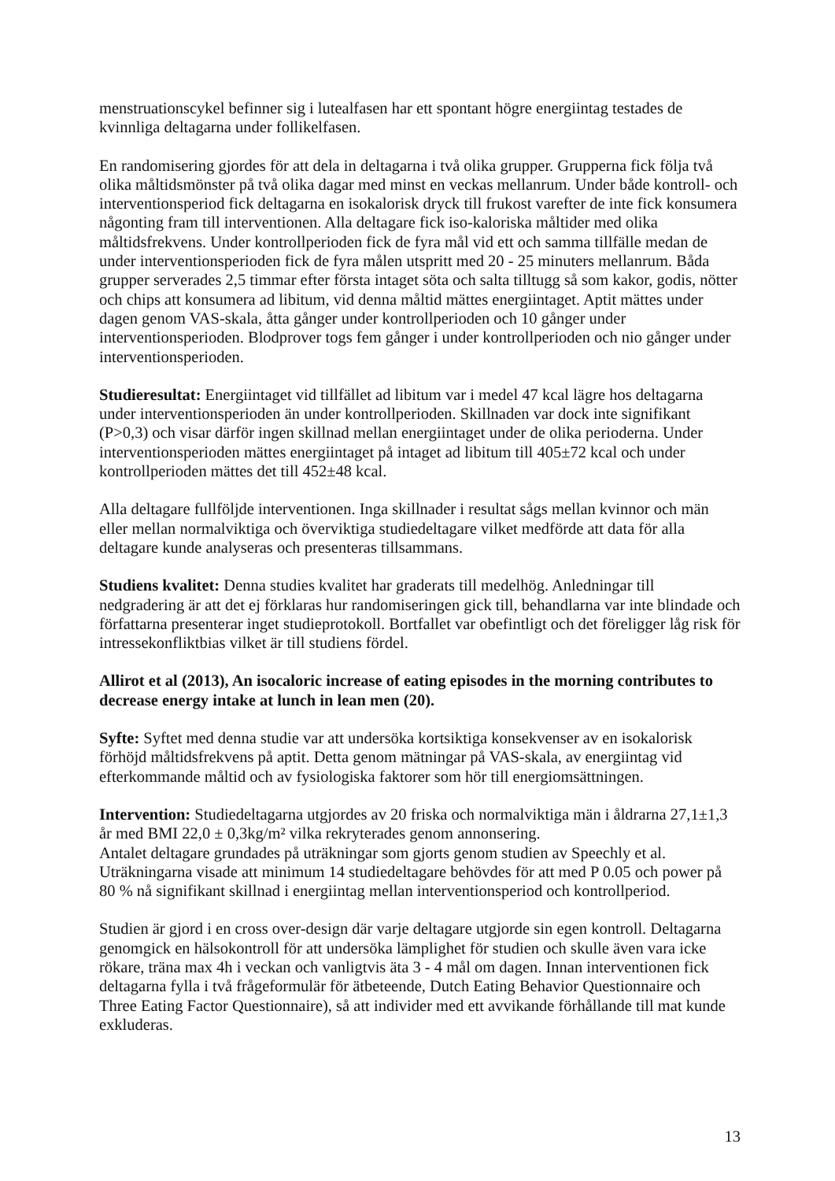menstruationscykel befinner sig i lutealfasen har ett spontant högre energiintag testades de kvinnliga deltagarna under follikelfasen.
En randomisering gjordes för att dela in deltagarna i två olika grupper. Grupperna fick följa två olika måltidsmönster på två olika dagar med minst en veckas mellanrum. Under både kontroll- och interventionsperiod fick deltagarna en isokalorisk dryck till frukost varefter de inte fick konsumera någonting fram till interventionen. Alla deltagare fick iso-kaloriska måltider med olika måltidsfrekvens. Under kontrollperioden fick de fyra mål vid ett och samma tillfälle medan de under interventionsperioden fick de fyra målen utspritt med 20 - 25 minuters mellanrum. Båda grupper serverades 2,5 timmar efter första intaget söta och salta tilltugg så som kakor, godis, nötter och chips att konsumera ad libitum, vid denna måltid mättes energiintaget. Aptit mättes under dagen genom VAS-skala, åtta gånger under kontrollperioden och 10 gånger under interventionsperioden. Blodprover togs fem gånger i under kontrollperioden och nio gånger under interventionsperioden.
Studieresultat: Energiintaget vid tillfället ad libitum var i medel 47 kcal lägre hos deltagarna under interventionsperioden än under kontrollperioden. Skillnaden var dock inte signifikant (P>0,3) och visar därför ingen skillnad mellan energiintaget under de olika perioderna. Under interventionsperioden mättes energiintaget på intaget ad libitum till 405±72 kcal och under kontrollperioden mättes det till 452±48 kcal.
Alla deltagare fullföljde interventionen. Inga skillnader i resultat sågs mellan kvinnor och män eller mellan normalviktiga och överviktiga studiedeltagare vilket medförde att data för alla deltagare kunde analyseras och presenteras tillsammans.
Studiens kvalitet: Denna studies kvalitet har graderats till medelhög. Anledningar till nedgradering är att det ej förklaras hur randomiseringen gick till, behandlarna var inte blindade och författarna presenterar inget studieprotokoll. Bortfallet var obefintligt och det föreligger låg risk för intressekonfliktbias vilket är till studiens fördel.
Allirot et al (2013), An isocaloric increase of eating episodes in the morning contributes to decrease energy intake at lunch in lean men (20).
Syfte: Syftet med denna studie var att undersöka kortsiktiga konsekvenser av en isokalorisk förhöjd måltidsfrekvens på aptit. Detta genom mätningar på VAS-skala, av energiintag vid efterkommande måltid och av fysiologiska faktorer som hör till energiomsättningen.
Intervention: Studiedeltagarna utgjordes av 20 friska och normalviktiga män i åldrarna 27,1±1,3 år med BMI 22,0 ± 0,3kg/m² vilka rekryterades genom annonsering.
Antalet deltagare grundades på uträkningar som gjorts genom studien av Speechly et al. Uträkningarna visade att minimum 14 studiedeltagare behövdes för att med P 0.05 och power på 80 % nå signifikant skillnad i energiintag mellan interventionsperiod och kontrollperiod.
Studien är gjord i en cross over-design där varje deltagare utgjorde sin egen kontroll. Deltagarna genomgick en hälsokontroll för att undersöka lämplighet för studien och skulle även vara icke rökare, träna max 4h i veckan och vanligtvis äta 3 - 4 mål om dagen. Innan interventionen fick deltagarna fylla i två frågeformulär för ätbeteende, Dutch Eating Behavior Questionnaire och Three Eating Factor Questionnaire), så att individer med ett avvikande förhållande till mat kunde exkluderas.
13